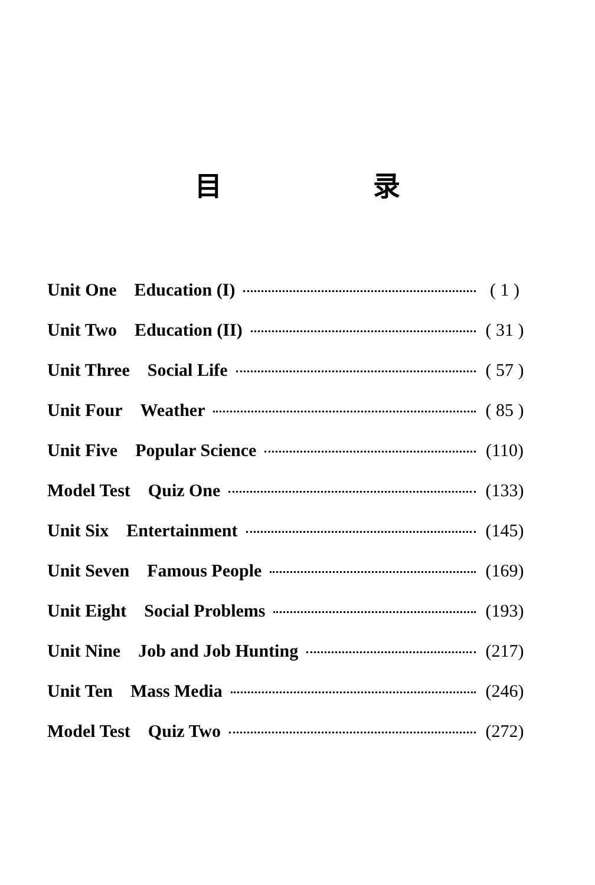目 录
Unit One Education (I) ( 1 )
Unit Two Education (II) ( 31 )
Unit Three Social Life ( 57 )
Unit Four Weather ( 85 )
Unit Five Popular Science (110)
Model Test Quiz One (133)
Unit Six Entertainment (145)
Unit Seven Famous People (169)
Unit Eight Social Problems (193)
Unit Nine Job and Job Hunting (217)
Unit Ten Mass Media (246)
Model Test Quiz Two (272)